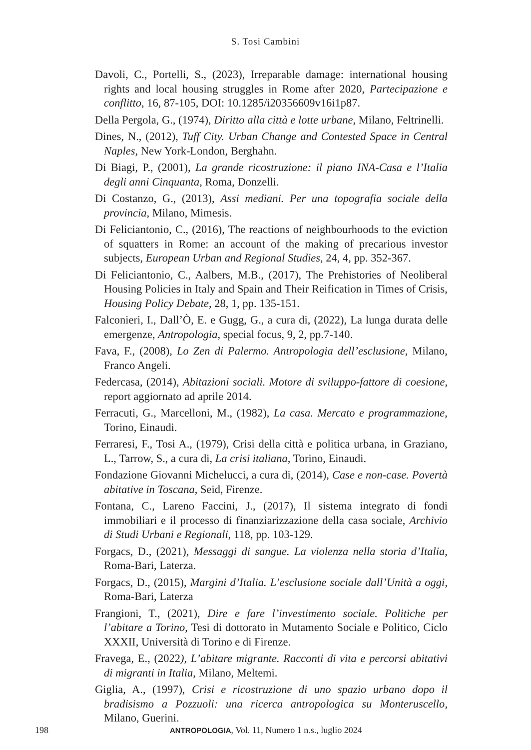S. Tosi Cambini
Davoli, C., Portelli, S., (2023), Irreparable damage: international housing rights and local housing struggles in Rome after 2020, Partecipazione e conflitto, 16, 87-105, DOI: 10.1285/i20356609v16i1p87.
Della Pergola, G., (1974), Diritto alla città e lotte urbane, Milano, Feltrinelli.
Dines, N., (2012), Tuff City. Urban Change and Contested Space in Central Naples, New York-London, Berghahn.
Di Biagi, P., (2001), La grande ricostruzione: il piano INA-Casa e l’Italia degli anni Cinquanta, Roma, Donzelli.
Di Costanzo, G., (2013), Assi mediani. Per una topografia sociale della provincia, Milano, Mimesis.
Di Feliciantonio, C., (2016), The reactions of neighbourhoods to the eviction of squatters in Rome: an account of the making of precarious investor subjects, European Urban and Regional Studies, 24, 4, pp. 352-367.
Di Feliciantonio, C., Aalbers, M.B., (2017), The Prehistories of Neoliberal Housing Policies in Italy and Spain and Their Reification in Times of Crisis, Housing Policy Debate, 28, 1, pp. 135-151.
Falconieri, I., Dall’Ò, E. e Gugg, G., a cura di, (2022), La lunga durata delle emergenze, Antropologia, special focus, 9, 2, pp.7-140.
Fava, F., (2008), Lo Zen di Palermo. Antropologia dell’esclusione, Milano, Franco Angeli.
Federcasa, (2014), Abitazioni sociali. Motore di sviluppo-fattore di coesione, report aggiornato ad aprile 2014.
Ferracuti, G., Marcelloni, M., (1982), La casa. Mercato e programmazione, Torino, Einaudi.
Ferraresi, F., Tosi A., (1979), Crisi della città e politica urbana, in Graziano, L., Tarrow, S., a cura di, La crisi italiana, Torino, Einaudi.
Fondazione Giovanni Michelucci, a cura di, (2014), Case e non-case. Povertà abitative in Toscana, Seid, Firenze.
Fontana, C., Lareno Faccini, J., (2017), Il sistema integrato di fondi immobiliari e il processo di finanziarizzazione della casa sociale, Archivio di Studi Urbani e Regionali, 118, pp. 103-129.
Forgacs, D., (2021), Messaggi di sangue. La violenza nella storia d’Italia, Roma-Bari, Laterza.
Forgacs, D., (2015), Margini d’Italia. L’esclusione sociale dall’Unità a oggi, Roma-Bari, Laterza
Frangioni, T., (2021), Dire e fare l’investimento sociale. Politiche per l’abitare a Torino, Tesi di dottorato in Mutamento Sociale e Politico, Ciclo XXXII, Università di Torino e di Firenze.
Fravega, E., (2022), L’abitare migrante. Racconti di vita e percorsi abitativi di migranti in Italia, Milano, Meltemi.
Giglia, A., (1997), Crisi e ricostruzione di uno spazio urbano dopo il bradisismo a Pozzuoli: una ricerca antropologica su Monteruscello, Milano, Guerini.
198 ANTROPOLOGIA, Vol. 11, Numero 1 n.s., luglio 2024